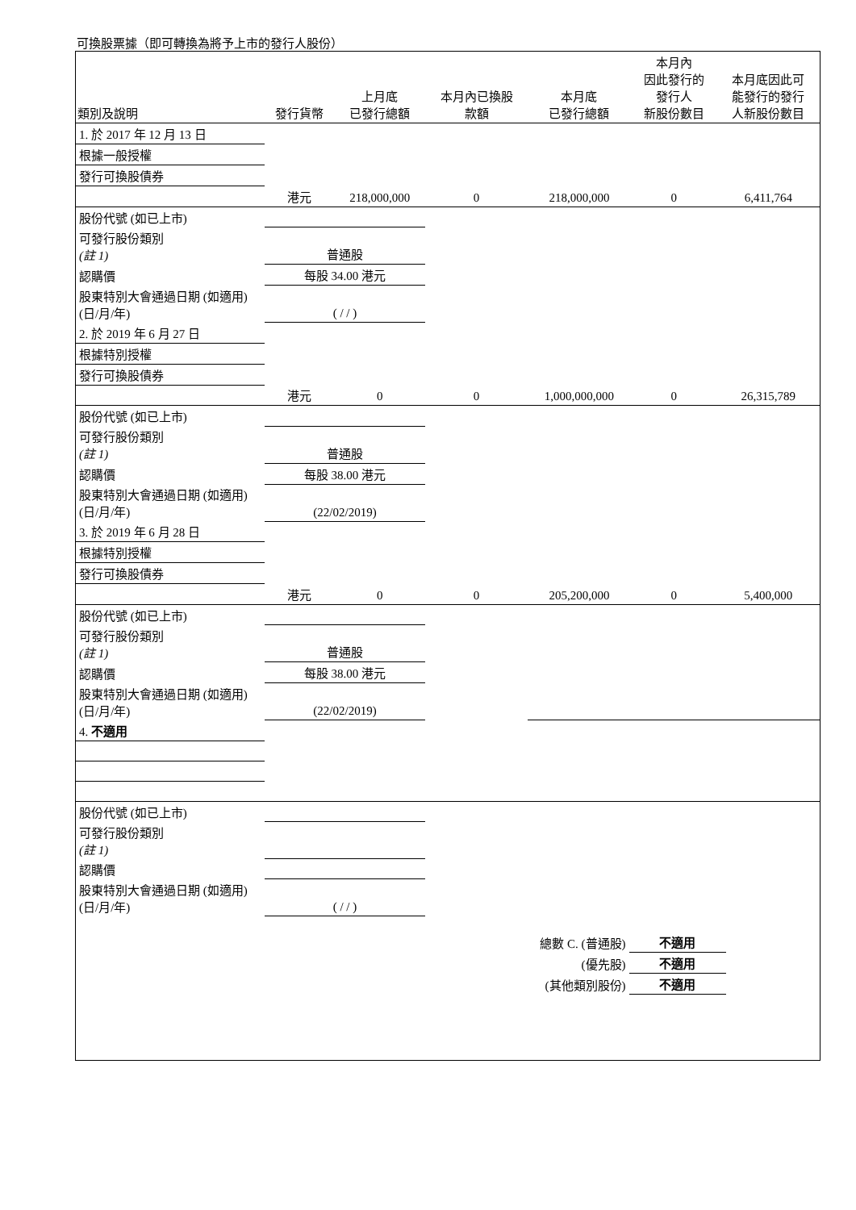可換股票據（即可轉換為將予上市的發行人股份）
| 類別及說明 | 發行貨幣 | 上月底 已發行總額 | 本月內已換股 款額 | 本月底 已發行總額 | 本月內 因此發行的 發行人 新股份數目 | 本月底因此可 能發行的發行 人新股份數目 |
| --- | --- | --- | --- | --- | --- | --- |
| 1. 於 2017 年 12 月 13 日 | | | | | | |
| 根據一般授權 | | | | | | |
| 發行可換股債券 | | | | | | |
| | 港元 | 218,000,000 | 0 | 218,000,000 | 0 | 6,411,764 |
| 股份代號 (如已上市) | | | | | | |
| 可發行股份類別 (註 1) | 普通股 | | | | | |
| 認購價 | 每股 34.00 港元 | | | | | |
| 股東特別大會通過日期 (如適用) (日/月/年) | ( / / ) | | | | | |
| 2. 於 2019 年 6 月 27 日 | | | | | | |
| 根據特別授權 | | | | | | |
| 發行可換股債券 | | | | | | |
| | 港元 | 0 | 0 | 1,000,000,000 | 0 | 26,315,789 |
| 股份代號 (如已上市) | | | | | | |
| 可發行股份類別 (註 1) | 普通股 | | | | | |
| 認購價 | 每股 38.00 港元 | | | | | |
| 股東特別大會通過日期 (如適用) (日/月/年) | (22/02/2019) | | | | | |
| 3. 於 2019 年 6 月 28 日 | | | | | | |
| 根據特別授權 | | | | | | |
| 發行可換股債券 | | | | | | |
| | 港元 | 0 | 0 | 205,200,000 | 0 | 5,400,000 |
| 股份代號 (如已上市) | | | | | | |
| 可發行股份類別 (註 1) | 普通股 | | | | | |
| 認購價 | 每股 38.00 港元 | | | | | |
| 股東特別大會通過日期 (如適用) (日/月/年) | (22/02/2019) | | | | | |
| 4. 不適用 | | | | | | |
| 股份代號 (如已上市) | | | | | | |
| 可發行股份類別 (註 1) | | | | | | |
| 認購價 | | | | | | |
| 股東特別大會通過日期 (如適用) (日/月/年) | ( / / ) | | | | | |
| 總數 C. (普通股) | 不適用 |
| (優先股) | 不適用 |
| (其他類別股份) | 不適用 |